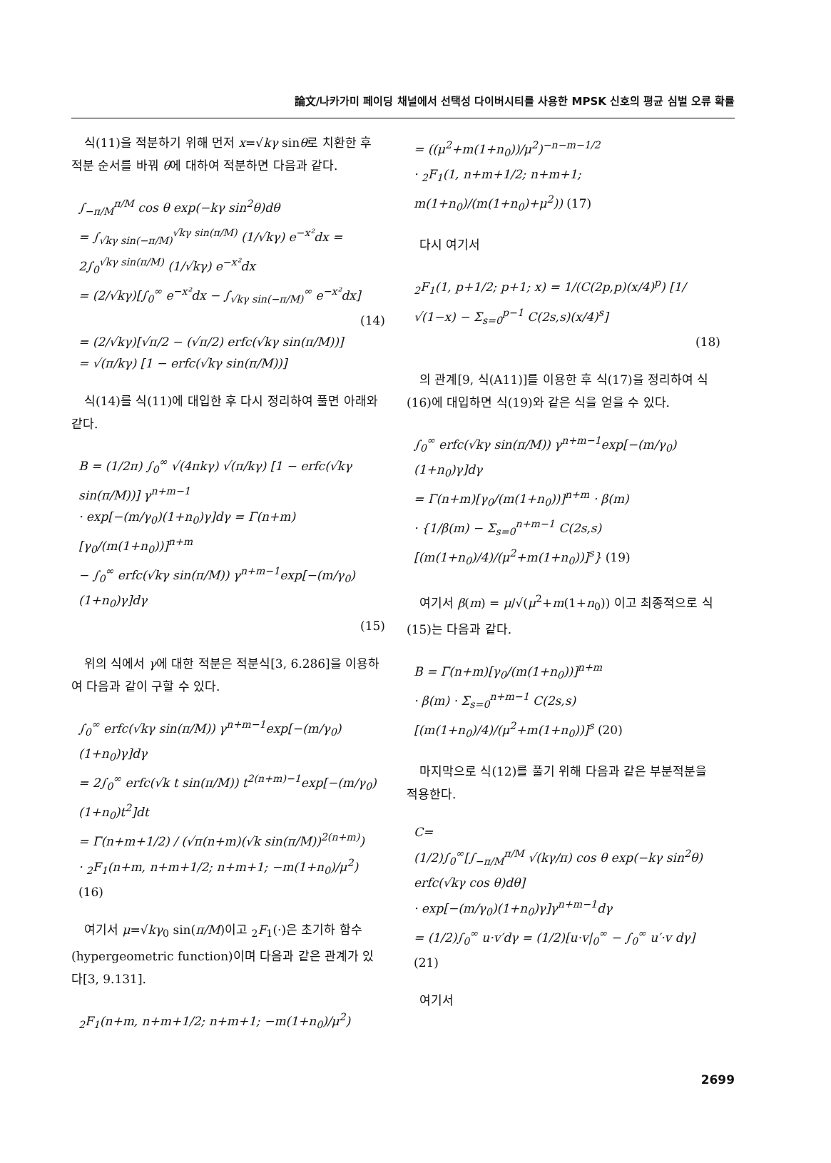論文/나카가미 페이딩 채널에서 선택성 다이버시티를 사용한 MPSK 신호의 평균 심벌 오류 확률
식(11)을 적분하기 위해 먼저 x=√kγ sinθ로 치환한 후 적분 순서를 바꿔 θ에 대하여 적분하면 다음과 같다.
∫<sub>−π/M</sub><sup>π/M</sup> cos θ exp(−kγ sin<sup>2</sup>θ)dθ
= ∫<sub>√kγ sin(−π/M)</sub><sup>√kγ sin(π/M)</sup> (1/√kγ) e<sup>−x²</sup>dx = 2∫<sub>0</sub><sup>√kγ sin(π/M)</sup> (1/√kγ) e<sup>−x²</sup>dx
= (2/√kγ)[∫<sub>0</sub><sup>∞</sup> e<sup>−x²</sup>dx − ∫<sub>√kγ sin(−π/M)</sub><sup>∞</sup> e<sup>−x²</sup>dx]
(14)
= (2/√kγ)[√π/2 − (√π/2) erfc(√kγ sin(π/M))]
= √(π/kγ) [1 − erfc(√kγ sin(π/M))]
식(14)를 식(11)에 대입한 후 다시 정리하여 풀면 아래와 같다.
B = (1/2π) ∫<sub>0</sub><sup>∞</sup> √(4πkγ) √(π/kγ) [1 − erfc(√kγ sin(π/M))] γ<sup>n+m−1</sup>
· exp[−(m/γ<sub>0</sub>)(1+n<sub>0</sub>)γ]dγ = Γ(n+m)[γ<sub>0</sub>/(m(1+n<sub>0</sub>))]<sup>n+m</sup>
− ∫<sub>0</sub><sup>∞</sup> erfc(√kγ sin(π/M)) γ<sup>n+m−1</sup>exp[−(m/γ<sub>0</sub>)(1+n<sub>0</sub>)γ]dγ
(15)
위의 식에서 γ에 대한 적분은 적분식[3, 6.286]을 이용하여 다음과 같이 구할 수 있다.
∫<sub>0</sub><sup>∞</sup> erfc(√kγ sin(π/M)) γ<sup>n+m−1</sup>exp[−(m/γ<sub>0</sub>)(1+n<sub>0</sub>)γ]dγ
= 2∫<sub>0</sub><sup>∞</sup> erfc(√k t sin(π/M)) t<sup>2(n+m)−1</sup>exp[−(m/γ<sub>0</sub>)(1+n<sub>0</sub>)t<sup>2</sup>]dt
= Γ(n+m+1/2) / (√π(n+m)(√k sin(π/M))<sup>2(n+m)</sup>)
· <sub>2</sub>F<sub>1</sub>(n+m, n+m+1/2; n+m+1; −m(1+n<sub>0</sub>)/μ<sup>2</sup>) (16)
여기서 μ=√kγ<sub>0</sub> sin(π/M)이고 <sub>2</sub>F<sub>1</sub>(·)은 초기하 함수(hypergeometric function)이며 다음과 같은 관계가 있다[3, 9.131].
<sub>2</sub>F<sub>1</sub>(n+m, n+m+1/2; n+m+1; −m(1+n<sub>0</sub>)/μ<sup>2</sup>)
= ((μ<sup>2</sup>+m(1+n<sub>0</sub>))/μ<sup>2</sup>)<sup>−n−m−1/2</sup>
· <sub>2</sub>F<sub>1</sub>(1, n+m+1/2; n+m+1; m(1+n<sub>0</sub>)/(m(1+n<sub>0</sub>)+μ<sup>2</sup>)) (17)
다시 여기서
<sub>2</sub>F<sub>1</sub>(1, p+1/2; p+1; x) = 1/(C(2p,p)(x/4)<sup>p</sup>) [1/√(1−x) − Σ<sub>s=0</sub><sup>p−1</sup> C(2s,s)(x/4)<sup>s</sup>]
(18)
의 관계[9, 식(A11)]를 이용한 후 식(17)을 정리하여 식(16)에 대입하면 식(19)와 같은 식을 얻을 수 있다.
∫<sub>0</sub><sup>∞</sup> erfc(√kγ sin(π/M)) γ<sup>n+m−1</sup>exp[−(m/γ<sub>0</sub>)(1+n<sub>0</sub>)γ]dγ
= Γ(n+m)[γ<sub>0</sub>/(m(1+n<sub>0</sub>))]<sup>n+m</sup> · β(m)
· {1/β(m) − Σ<sub>s=0</sub><sup>n+m−1</sup> C(2s,s)[(m(1+n<sub>0</sub>)/4)/(μ<sup>2</sup>+m(1+n<sub>0</sub>))]<sup>s</sup>} (19)
여기서 β(m) = μ/√(μ<sup>2</sup>+m(1+n<sub>0</sub>)) 이고 최종적으로 식(15)는 다음과 같다.
B = Γ(n+m)[γ<sub>0</sub>/(m(1+n<sub>0</sub>))]<sup>n+m</sup>
· β(m) · Σ<sub>s=0</sub><sup>n+m−1</sup> C(2s,s)[(m(1+n<sub>0</sub>)/4)/(μ<sup>2</sup>+m(1+n<sub>0</sub>))]<sup>s</sup> (20)
마지막으로 식(12)를 풀기 위해 다음과 같은 부분적분을 적용한다.
C=
(1/2)∫<sub>0</sub><sup>∞</sup>[∫<sub>−π/M</sub><sup>π/M</sup> √(kγ/π) cos θ exp(−kγ sin<sup>2</sup>θ) erfc(√kγ cos θ)dθ]
· exp[−(m/γ<sub>0</sub>)(1+n<sub>0</sub>)γ]γ<sup>n+m−1</sup>dγ
= (1/2)∫<sub>0</sub><sup>∞</sup> u·v′dγ = (1/2)[u·v|<sub>0</sub><sup>∞</sup> − ∫<sub>0</sub><sup>∞</sup> u′·v dγ] (21)
여기서
2699